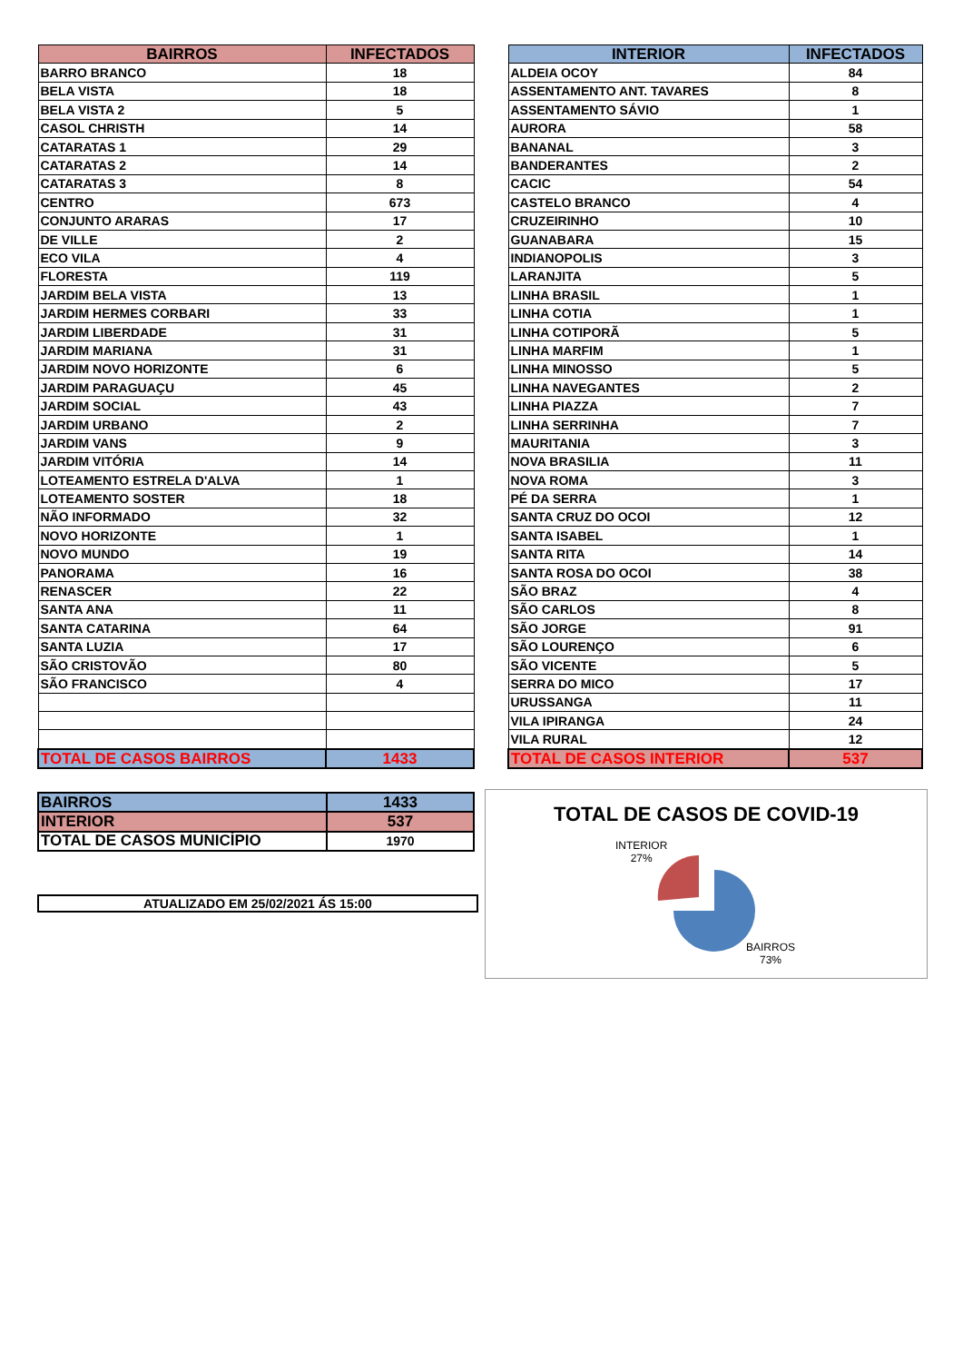| BAIRROS | INFECTADOS |
| --- | --- |
| BARRO BRANCO | 18 |
| BELA VISTA | 18 |
| BELA VISTA 2 | 5 |
| CASOL CHRISTH | 14 |
| CATARATAS 1 | 29 |
| CATARATAS 2 | 14 |
| CATARATAS 3 | 8 |
| CENTRO | 673 |
| CONJUNTO ARARAS | 17 |
| DE VILLE | 2 |
| ECO VILA | 4 |
| FLORESTA | 119 |
| JARDIM BELA VISTA | 13 |
| JARDIM HERMES CORBARI | 33 |
| JARDIM LIBERDADE | 31 |
| JARDIM MARIANA | 31 |
| JARDIM NOVO HORIZONTE | 6 |
| JARDIM PARAGUAÇU | 45 |
| JARDIM SOCIAL | 43 |
| JARDIM URBANO | 2 |
| JARDIM VANS | 9 |
| JARDIM VITÓRIA | 14 |
| LOTEAMENTO ESTRELA D'ALVA | 1 |
| LOTEAMENTO SOSTER | 18 |
| NÃO INFORMADO | 32 |
| NOVO HORIZONTE | 1 |
| NOVO MUNDO | 19 |
| PANORAMA | 16 |
| RENASCER | 22 |
| SANTA ANA | 11 |
| SANTA CATARINA | 64 |
| SANTA LUZIA | 17 |
| SÃO CRISTOVÃO | 80 |
| SÃO FRANCISCO | 4 |
| TOTAL DE CASOS BAIRROS | 1433 |
| INTERIOR | INFECTADOS |
| --- | --- |
| ALDEIA OCOY | 84 |
| ASSENTAMENTO ANT. TAVARES | 8 |
| ASSENTAMENTO SÁVIO | 1 |
| AURORA | 58 |
| BANANAL | 3 |
| BANDERANTES | 2 |
| CACIC | 54 |
| CASTELO BRANCO | 4 |
| CRUZEIRINHO | 10 |
| GUANABARA | 15 |
| INDIANOPOLIS | 3 |
| LARANJITA | 5 |
| LINHA BRASIL | 1 |
| LINHA COTIA | 1 |
| LINHA COTIPORÃ | 5 |
| LINHA MARFIM | 1 |
| LINHA MINOSSO | 5 |
| LINHA NAVEGANTES | 2 |
| LINHA PIAZZA | 7 |
| LINHA SERRINHA | 7 |
| MAURITANIA | 3 |
| NOVA BRASILIA | 11 |
| NOVA ROMA | 3 |
| PÉ DA SERRA | 1 |
| SANTA CRUZ DO OCOI | 12 |
| SANTA ISABEL | 1 |
| SANTA RITA | 14 |
| SANTA ROSA DO OCOI | 38 |
| SÃO BRAZ | 4 |
| SÃO CARLOS | 8 |
| SÃO JORGE | 91 |
| SÃO LOURENÇO | 6 |
| SÃO VICENTE | 5 |
| SERRA DO MICO | 17 |
| URUSSANGA | 11 |
| VILA IPIRANGA | 24 |
| VILA RURAL | 12 |
| TOTAL DE CASOS INTERIOR | 537 |
| BAIRROS | 1433 |
| INTERIOR | 537 |
| TOTAL DE CASOS MUNICÍPIO | 1970 |
ATUALIZADO EM 25/02/2021 ÁS 15:00
TOTAL DE CASOS DE COVID-19
INTERIOR
27%
BAIRROS
73%